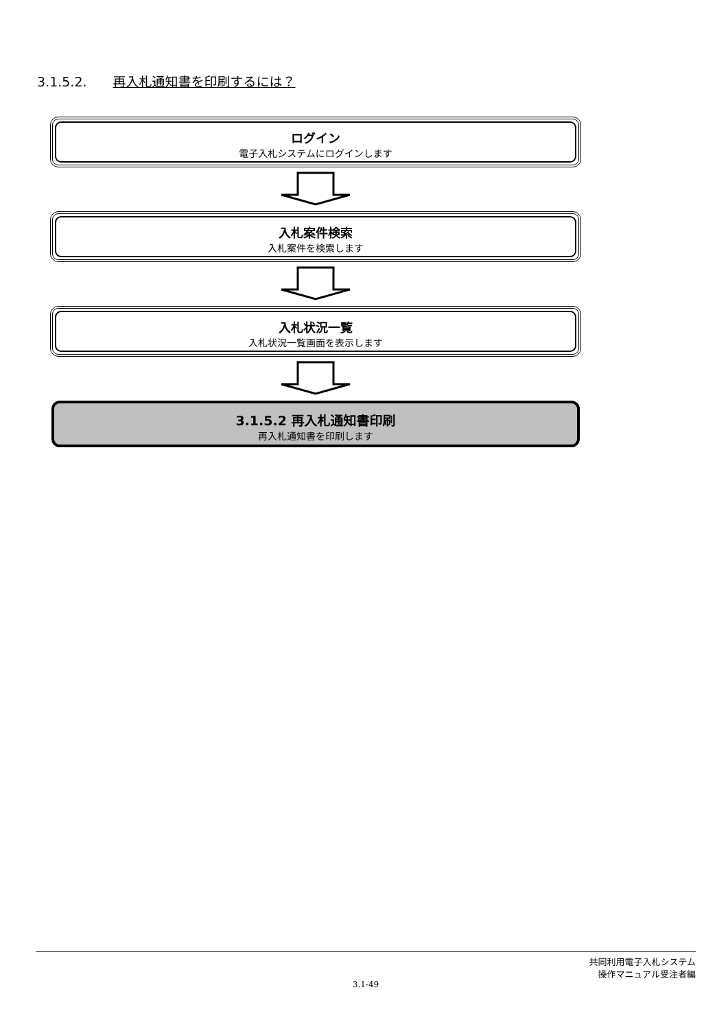3.1.5.2. 再入札通知書を印刷するには？
ログイン
電子入札システムにログインします
入札案件検索
入札案件を検索します
入札状況一覧
入札状況一覧画面を表示します
3.1.5.2 再入札通知書印刷
再入札通知書を印刷します
共同利用電子入札システム
操作マニュアル受注者編
3.1-49